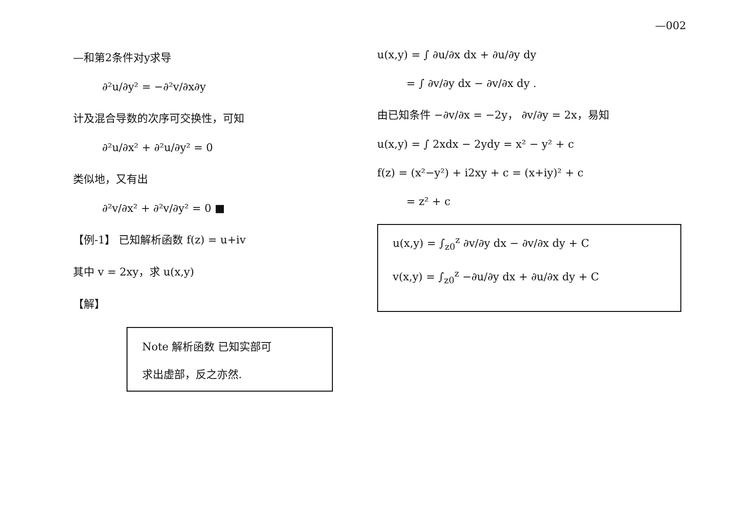—002
—和第2条件对y求导
∂²u/∂y² = −∂²v/∂x∂y
计及混合导数的次序可交换性，可知
∂²u/∂x² + ∂²u/∂y² = 0
类似地，又有出
∂²v/∂x² + ∂²v/∂y² = 0 ■
【例-1】 已知解析函数 f(z) = u+iv
其中 v = 2xy，求 u(x,y)
【解】
Note 解析函数 已知实部可
求出虚部，反之亦然.
u(x,y) = ∫ ∂u/∂x dx + ∂u/∂y dy
= ∫ ∂v/∂y dx − ∂v/∂x dy .
由已知条件 −∂v/∂x = −2y， ∂v/∂y = 2x，易知
u(x,y) = ∫ 2xdx − 2ydy = x² − y² + c
f(z) = (x²−y²) + i2xy + c = (x+iy)² + c
= z² + c
u(x,y) = ∫<sub>z0</sub><sup>z</sup> ∂v/∂y dx − ∂v/∂x dy + C
v(x,y) = ∫<sub>z0</sub><sup>z</sup> −∂u/∂y dx + ∂u/∂x dy + C